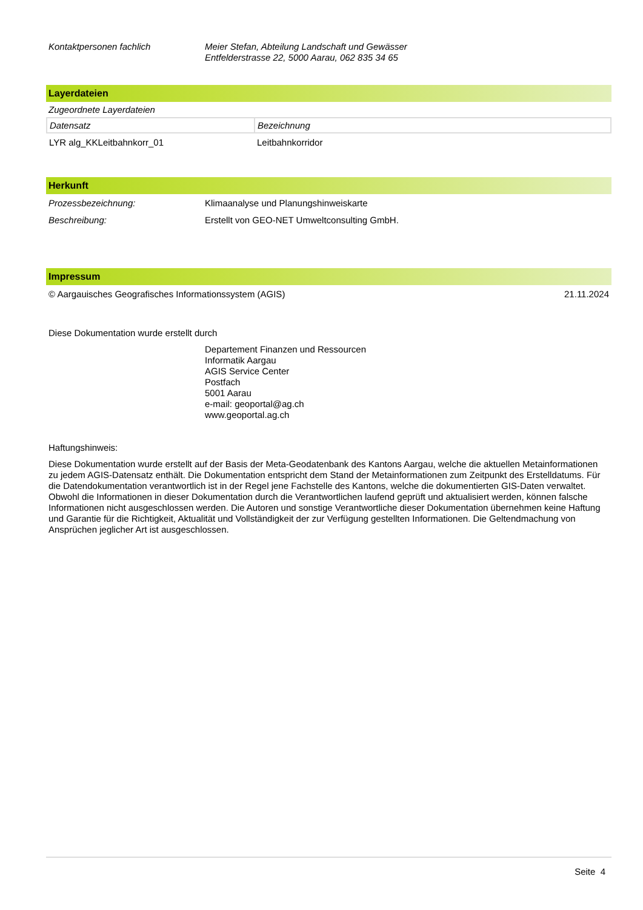Kontaktpersonen fachlich Meier Stefan, Abteilung Landschaft und Gewässer
Entfelderstrasse 22, 5000 Aarau, 062 835 34 65
Layerdateien
Zugeordnete Layerdateien
| Datensatz | Bezeichnung |
| LYR alg_KKLeitbahnkorr_01 | Leitbahnkorridor |
Herkunft
Prozessbezeichnung: Klimaanalyse und Planungshinweiskarte
Beschreibung: Erstellt von GEO-NET Umweltconsulting GmbH.
Impressum
© Aargauisches Geografisches Informationssystem (AGIS) 21.11.2024
Diese Dokumentation wurde erstellt durch
Departement Finanzen und Ressourcen
Informatik Aargau
AGIS Service Center
Postfach
5001 Aarau
e-mail: geoportal@ag.ch
www.geoportal.ag.ch
Haftungshinweis:
Diese Dokumentation wurde erstellt auf der Basis der Meta-Geodatenbank des Kantons Aargau, welche die aktuellen Metainformationen zu jedem AGIS-Datensatz enthält. Die Dokumentation entspricht dem Stand der Metainformationen zum Zeitpunkt des Erstelldatums. Für die Datendokumentation verantwortlich ist in der Regel jene Fachstelle des Kantons, welche die dokumentierten GIS-Daten verwaltet. Obwohl die Informationen in dieser Dokumentation durch die Verantwortlichen laufend geprüft und aktualisiert werden, können falsche Informationen nicht ausgeschlossen werden. Die Autoren und sonstige Verantwortliche dieser Dokumentation übernehmen keine Haftung und Garantie für die Richtigkeit, Aktualität und Vollständigkeit der zur Verfügung gestellten Informationen. Die Geltendmachung von Ansprüchen jeglicher Art ist ausgeschlossen.
Seite 4